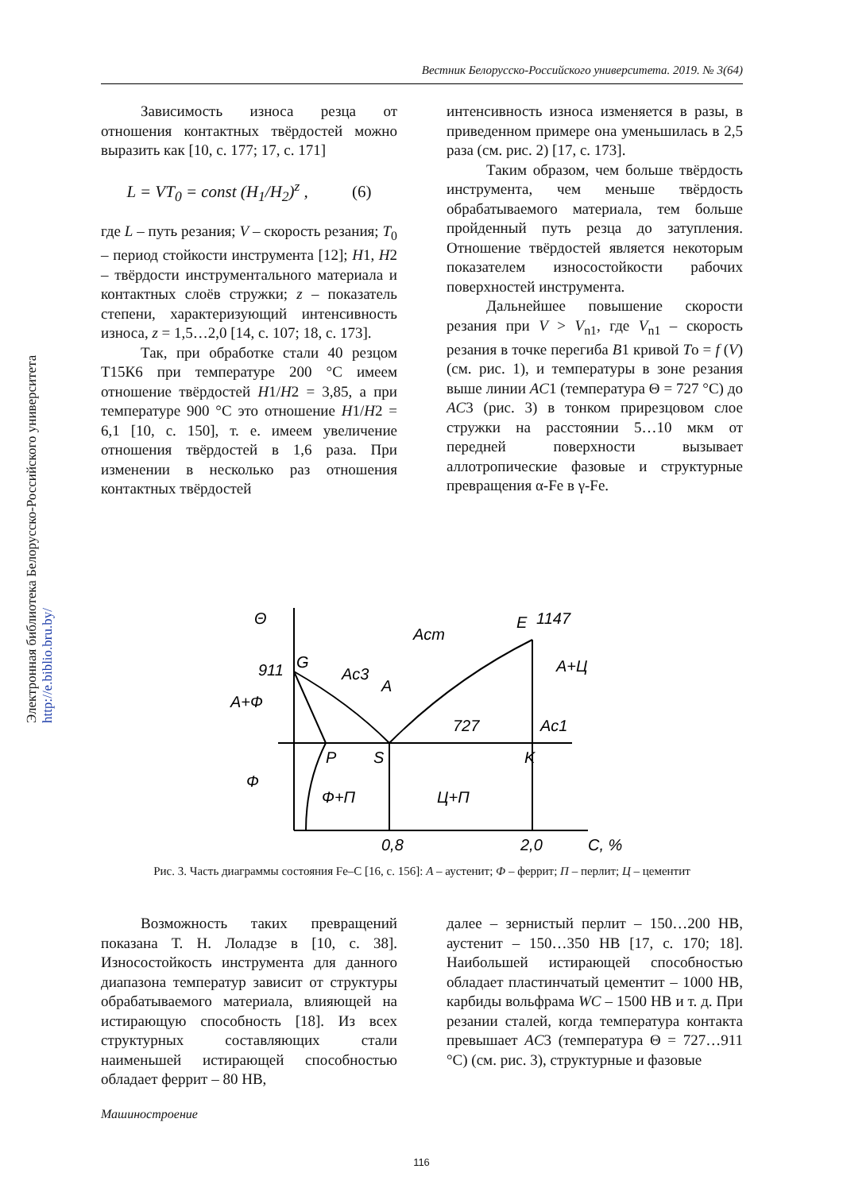Вестник Белорусско-Российского университета. 2019. № 3(64)
Электронная библиотека Белорусско-Российского университета http://e.biblio.bru.by/
Зависимость износа резца от отношения контактных твёрдостей можно выразить как [10, с. 177; 17, с. 171]
L = VT<sub>0</sub> = const (H<sub>1</sub>/H<sub>2</sub>)<sup>z</sup> , (6)
где L – путь резания; V – скорость резания; T<sub>0</sub> – период стойкости инструмента [12]; H1, H2 – твёрдости инструментального материала и контактных слоёв стружки; z – показатель степени, характеризующий интенсивность износа, z = 1,5…2,0 [14, с. 107; 18, с. 173].
Так, при обработке стали 40 резцом Т15К6 при температуре 200 °С имеем отношение твёрдостей H1/H2 = 3,85, а при температуре 900 °С это отношение H1/H2 = 6,1 [10, с. 150], т. е. имеем увеличение отношения твёрдостей в 1,6 раза. При изменении в несколько раз отношения контактных твёрдостей
интенсивность износа изменяется в разы, в приведенном примере она уменьшилась в 2,5 раза (см. рис. 2) [17, с. 173].
Таким образом, чем больше твёрдость инструмента, чем меньше твёрдость обрабатываемого материала, тем больше пройденный путь резца до затупления. Отношение твёрдостей является некоторым показателем износостойкости рабочих поверхностей инструмента.
Дальнейшее повышение скорости резания при V > V<sub>n1</sub>, где V<sub>n1</sub> – скорость резания в точке перегиба B1 кривой To = f (V) (см. рис. 1), и температуры в зоне резания выше линии AC1 (температура Θ = 727 °С) до AC3 (рис. 3) в тонком прирезцовом слое стружки на расстоянии 5…10 мкм от передней поверхности вызывает аллотропические фазовые и структурные превращения α-Fe в γ-Fe.
Θ
911
G
A+Ф
Ac3
A
Acm
E
1147
A+Ц
727
Ac1
P
S
K
Ф
Ф+П
Ц+П
0,8
2,0
C, %
Рис. 3. Часть диаграммы состояния Fe–C [16, с. 156]: А – аустенит; Ф – феррит; П – перлит; Ц – цементит
Возможность таких превращений показана Т. Н. Лоладзе в [10, с. 38]. Износостойкость инструмента для данного диапазона температур зависит от структуры обрабатываемого материала, влияющей на истирающую способность [18]. Из всех структурных составляющих стали наименьшей истирающей способностью обладает феррит – 80 НВ,
далее – зернистый перлит – 150…200 НВ, аустенит – 150…350 НВ [17, с. 170; 18]. Наибольшей истирающей способностью обладает пластинчатый цементит – 1000 НВ, карбиды вольфрама WC – 1500 НВ и т. д. При резании сталей, когда температура контакта превышает AC3 (температура Θ = 727…911 °С) (см. рис. 3), структурные и фазовые
Машиностроение
116